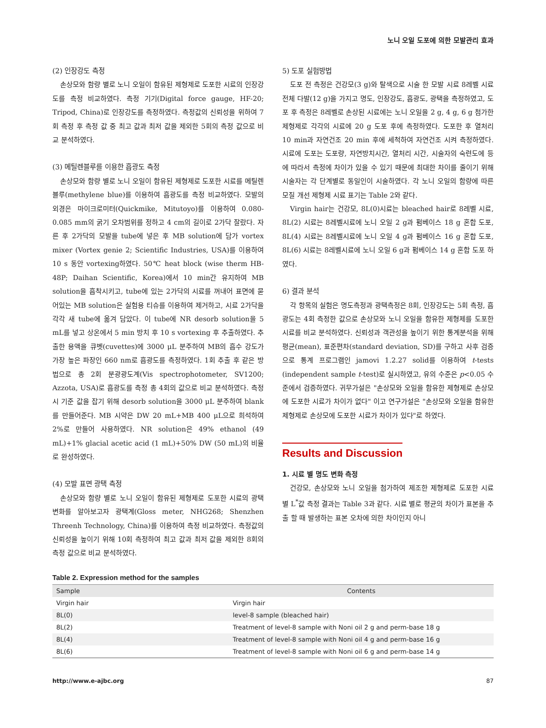노니 오일 도포에 의한 모발관리 효과
(2) 인장강도 측정
손상모와 함량 별로 노니 오일이 함유된 제형제로 도포한 시료의 인장강도를 측정 비교하였다. 측정 기기(Digital force gauge, HF-20; Tripod, China)로 인장강도를 측정하였다. 측정값의 신뢰성을 위하여 7회 측정 후 측정 값 중 최고 값과 최저 값을 제외한 5회의 측정 값으로 비교 분석하였다.
(3) 메틸렌블루를 이용한 흡광도 측정
손상모와 함량 별로 노니 오일이 함유된 제형제로 도포한 시료를 메틸렌블루(methylene blue)를 이용하여 흡광도를 측정 비교하였다. 모발의 외경은 마이크로미터(Quickmike, Mitutoyo)를 이용하여 0.080-0.085 mm의 굵기 오차범위를 정하고 4 cm의 길이로 2가닥 잘랐다. 자른 후 2가닥의 모발을 tube에 넣은 후 MB solution에 담가 vortex mixer (Vortex genie 2; Scientific Industries, USA)를 이용하여 10 s 동안 vortexing하였다. 50℃ heat block (wise therm HB-48P; Daihan Scientific, Korea)에서 10 min간 유지하여 MB solution을 흡착시키고, tube에 있는 2가닥의 시료를 꺼내어 표면에 묻어있는 MB solution은 실험용 티슈를 이용하여 제거하고, 시료 2가닥을 각각 새 tube에 옮겨 담았다. 이 tube에 NR desorb solution을 5 mL를 넣고 상온에서 5 min 방치 후 10 s vortexing 후 추출하였다. 추출한 용액을 큐벳(cuvettes)에 3000 μL 분주하여 MB의 흡수 강도가 가장 높은 파장인 660 nm로 흡광도를 측정하였다. 1회 추출 후 같은 방법으로 총 2회 분광광도계(Vis spectrophotometer, SV1200; Azzota, USA)로 흡광도를 측정 총 4회의 값으로 비교 분석하였다. 측정 시 기준 값을 잡기 위해 desorb solution을 3000 μL 분주하여 blank를 만들어준다. MB 시약은 DW 20 mL+MB 400 μL으로 희석하여 2%로 만들어 사용하였다. NR solution은 49% ethanol (49 mL)+1% glacial acetic acid (1 mL)+50% DW (50 mL)의 비율로 완성하였다.
(4) 모발 표면 광택 측정
손상모와 함량 별로 노니 오일이 함유된 제형제로 도포한 시료의 광택 변화를 알아보고자 광택계(Gloss meter, NHG268; Shenzhen Threenh Technology, China)를 이용하여 측정 비교하였다. 측정값의 신뢰성을 높이기 위해 10회 측정하여 최고 값과 최저 값을 제외한 8회의 측정 값으로 비교 분석하였다.
5) 도포 실험방법
도포 전 측정은 건강모(3 g)와 탈색으로 시술 한 모발 시료 8레벨 시료 전체 다발(12 g)을 가지고 명도, 인장강도, 흡광도, 광택을 측정하였고, 도포 후 측정은 8레벨로 손상된 시료에는 노니 오일을 2 g, 4 g, 6 g 첨가한 제형제로 각각의 시료에 20 g 도포 후에 측정하였다. 도포한 후 열처리 10 min과 자연건조 20 min 후에 세척하여 자연건조 시켜 측정하였다. 시료에 도포는 도포량, 자연방치시간, 열처리 시간, 시술자의 숙련도에 등에 따라서 측정에 차이가 있을 수 있기 때문에 최대한 차이를 줄이기 위해 시술자는 각 단계별로 동일인이 시술하였다. 각 노니 오일의 함량에 따른 모질 개선 제형제 시료 표기는 Table 2와 같다.
Virgin hair는 건강모, 8L(0)시료는 bleached hair로 8레벨 시료, 8L(2) 시료는 8레벨시료에 노니 오일 2 g과 펌베이스 18 g 혼합 도포, 8L(4) 시료는 8레벨시료에 노니 오일 4 g과 펌베이스 16 g 혼합 도포, 8L(6) 시료는 8레벨시료에 노니 오일 6 g과 펌베이스 14 g 혼합 도포 하였다.
6) 결과 분석
각 항목의 실험은 명도측정과 광택측정은 8회, 인장강도는 5회 측정, 흡광도는 4회 측정한 값으로 손상모와 노니 오일을 함유한 제형제를 도포한 시료를 비교 분석하였다. 신뢰성과 객관성을 높이기 위한 통계분석을 위해 평균(mean), 표준편차(standard deviation, SD)를 구하고 사후 검증으로 통계 프로그램인 jamovi 1.2.27 solid를 이용하여 t-tests (independent sample t-test)로 실시하였고, 유의 수준은 p<0.05 수준에서 검증하였다. 귀무가설은 "손상모와 오일을 함유한 제형제로 손상모에 도포한 시료가 차이가 없다" 이고 연구가설은 "손상모와 오일을 함유한 제형제로 손상모에 도포한 시료가 차이가 있다"로 하였다.
Results and Discussion
1. 시료 별 명도 변화 측정
건강모, 손상모와 노니 오일을 첨가하여 제조한 제형제로 도포한 시료 별 L<sup>*</sup>값 측정 결과는 Table 3과 같다. 시료 별로 평균의 차이가 표본을 추출 할 때 발생하는 표본 오차에 의한 차이인지 아니
Table 2. Expression method for the samples
| Sample | Contents |
| --- | --- |
| Virgin hair | Virgin hair |
| 8L(0) | level-8 sample (bleached hair) |
| 8L(2) | Treatment of level-8 sample with Noni oil 2 g and perm-base 18 g |
| 8L(4) | Treatment of level-8 sample with Noni oil 4 g and perm-base 16 g |
| 8L(6) | Treatment of level-8 sample with Noni oil 6 g and perm-base 14 g |
http://www.e-ajbc.org 87